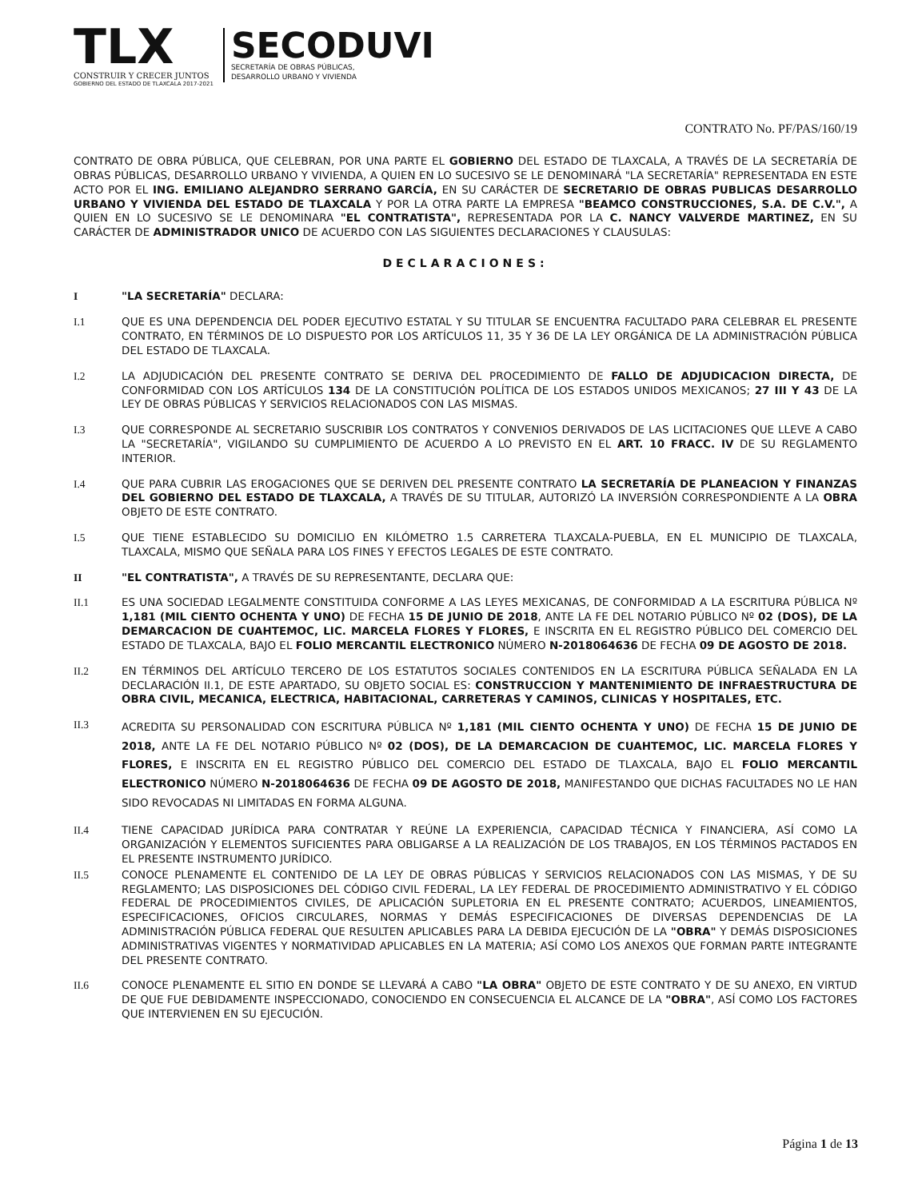TLX
CONSTRUIR Y CRECER JUNTOS
GOBIERNO DEL ESTADO DE TLAXCALA 2017-2021
SECODUVI
SECRETARÍA DE OBRAS PÚBLICAS,
DESARROLLO URBANO Y VIVIENDA
CONTRATO No. PF/PAS/160/19
CONTRATO DE OBRA PÚBLICA, QUE CELEBRAN, POR UNA PARTE EL GOBIERNO DEL ESTADO DE TLAXCALA, A TRAVÉS DE LA SECRETARÍA DE OBRAS PÚBLICAS, DESARROLLO URBANO Y VIVIENDA, A QUIEN EN LO SUCESIVO SE LE DENOMINARÁ "LA SECRETARÍA" REPRESENTADA EN ESTE ACTO POR EL ING. EMILIANO ALEJANDRO SERRANO GARCÍA, EN SU CARÁCTER DE SECRETARIO DE OBRAS PUBLICAS DESARROLLO URBANO Y VIVIENDA DEL ESTADO DE TLAXCALA Y POR LA OTRA PARTE LA EMPRESA "BEAMCO CONSTRUCCIONES, S.A. DE C.V.", A QUIEN EN LO SUCESIVO SE LE DENOMINARA "EL CONTRATISTA", REPRESENTADA POR LA C. NANCY VALVERDE MARTINEZ, EN SU CARÁCTER DE ADMINISTRADOR UNICO DE ACUERDO CON LAS SIGUIENTES DECLARACIONES Y CLAUSULAS:
DECLARACIONES:
I "LA SECRETARÍA" DECLARA:
I.1 QUE ES UNA DEPENDENCIA DEL PODER EJECUTIVO ESTATAL Y SU TITULAR SE ENCUENTRA FACULTADO PARA CELEBRAR EL PRESENTE CONTRATO, EN TÉRMINOS DE LO DISPUESTO POR LOS ARTÍCULOS 11, 35 Y 36 DE LA LEY ORGÁNICA DE LA ADMINISTRACIÓN PÚBLICA DEL ESTADO DE TLAXCALA.
I.2 LA ADJUDICACIÓN DEL PRESENTE CONTRATO SE DERIVA DEL PROCEDIMIENTO DE FALLO DE ADJUDICACION DIRECTA, DE CONFORMIDAD CON LOS ARTÍCULOS 134 DE LA CONSTITUCIÓN POLÍTICA DE LOS ESTADOS UNIDOS MEXICANOS; 27 III Y 43 DE LA LEY DE OBRAS PÚBLICAS Y SERVICIOS RELACIONADOS CON LAS MISMAS.
I.3 QUE CORRESPONDE AL SECRETARIO SUSCRIBIR LOS CONTRATOS Y CONVENIOS DERIVADOS DE LAS LICITACIONES QUE LLEVE A CABO LA "SECRETARÍA", VIGILANDO SU CUMPLIMIENTO DE ACUERDO A LO PREVISTO EN EL ART. 10 FRACC. IV DE SU REGLAMENTO INTERIOR.
I.4 QUE PARA CUBRIR LAS EROGACIONES QUE SE DERIVEN DEL PRESENTE CONTRATO LA SECRETARÍA DE PLANEACION Y FINANZAS DEL GOBIERNO DEL ESTADO DE TLAXCALA, A TRAVÉS DE SU TITULAR, AUTORIZÓ LA INVERSIÓN CORRESPONDIENTE A LA OBRA OBJETO DE ESTE CONTRATO.
I.5 QUE TIENE ESTABLECIDO SU DOMICILIO EN KILÓMETRO 1.5 CARRETERA TLAXCALA-PUEBLA, EN EL MUNICIPIO DE TLAXCALA, TLAXCALA, MISMO QUE SEÑALA PARA LOS FINES Y EFECTOS LEGALES DE ESTE CONTRATO.
II "EL CONTRATISTA", A TRAVÉS DE SU REPRESENTANTE, DECLARA QUE:
II.1 ES UNA SOCIEDAD LEGALMENTE CONSTITUIDA CONFORME A LAS LEYES MEXICANAS, DE CONFORMIDAD A LA ESCRITURA PÚBLICA Nº 1,181 (MIL CIENTO OCHENTA Y UNO) DE FECHA 15 DE JUNIO DE 2018, ANTE LA FE DEL NOTARIO PÚBLICO Nº 02 (DOS), DE LA DEMARCACION DE CUAHTEMOC, LIC. MARCELA FLORES Y FLORES, E INSCRITA EN EL REGISTRO PÚBLICO DEL COMERCIO DEL ESTADO DE TLAXCALA, BAJO EL FOLIO MERCANTIL ELECTRONICO NÚMERO N-2018064636 DE FECHA 09 DE AGOSTO DE 2018.
II.2 EN TÉRMINOS DEL ARTÍCULO TERCERO DE LOS ESTATUTOS SOCIALES CONTENIDOS EN LA ESCRITURA PÚBLICA SEÑALADA EN LA DECLARACIÓN II.1, DE ESTE APARTADO, SU OBJETO SOCIAL ES: CONSTRUCCION Y MANTENIMIENTO DE INFRAESTRUCTURA DE OBRA CIVIL, MECANICA, ELECTRICA, HABITACIONAL, CARRETERAS Y CAMINOS, CLINICAS Y HOSPITALES, ETC.
II.3
ACREDITA SU PERSONALIDAD CON ESCRITURA PÚBLICA Nº 1,181 (MIL CIENTO OCHENTA Y UNO) DE FECHA 15 DE JUNIO DE 2018, ANTE LA FE DEL NOTARIO PÚBLICO Nº 02 (DOS), DE LA DEMARCACION DE CUAHTEMOC, LIC. MARCELA FLORES Y FLORES, E INSCRITA EN EL REGISTRO PÚBLICO DEL COMERCIO DEL ESTADO DE TLAXCALA, BAJO EL FOLIO MERCANTIL ELECTRONICO NÚMERO N-2018064636 DE FECHA 09 DE AGOSTO DE 2018, MANIFESTANDO QUE DICHAS FACULTADES NO LE HAN SIDO REVOCADAS NI LIMITADAS EN FORMA ALGUNA.
II.4 TIENE CAPACIDAD JURÍDICA PARA CONTRATAR Y REÚNE LA EXPERIENCIA, CAPACIDAD TÉCNICA Y FINANCIERA, ASÍ COMO LA ORGANIZACIÓN Y ELEMENTOS SUFICIENTES PARA OBLIGARSE A LA REALIZACIÓN DE LOS TRABAJOS, EN LOS TÉRMINOS PACTADOS EN EL PRESENTE INSTRUMENTO JURÍDICO.
II.5 CONOCE PLENAMENTE EL CONTENIDO DE LA LEY DE OBRAS PÚBLICAS Y SERVICIOS RELACIONADOS CON LAS MISMAS, Y DE SU REGLAMENTO; LAS DISPOSICIONES DEL CÓDIGO CIVIL FEDERAL, LA LEY FEDERAL DE PROCEDIMIENTO ADMINISTRATIVO Y EL CÓDIGO FEDERAL DE PROCEDIMIENTOS CIVILES, DE APLICACIÓN SUPLETORIA EN EL PRESENTE CONTRATO; ACUERDOS, LINEAMIENTOS, ESPECIFICACIONES, OFICIOS CIRCULARES, NORMAS Y DEMÁS ESPECIFICACIONES DE DIVERSAS DEPENDENCIAS DE LA ADMINISTRACIÓN PÚBLICA FEDERAL QUE RESULTEN APLICABLES PARA LA DEBIDA EJECUCIÓN DE LA "OBRA" Y DEMÁS DISPOSICIONES ADMINISTRATIVAS VIGENTES Y NORMATIVIDAD APLICABLES EN LA MATERIA; ASÍ COMO LOS ANEXOS QUE FORMAN PARTE INTEGRANTE DEL PRESENTE CONTRATO.
II.6 CONOCE PLENAMENTE EL SITIO EN DONDE SE LLEVARÁ A CABO "LA OBRA" OBJETO DE ESTE CONTRATO Y DE SU ANEXO, EN VIRTUD DE QUE FUE DEBIDAMENTE INSPECCIONADO, CONOCIENDO EN CONSECUENCIA EL ALCANCE DE LA "OBRA", ASÍ COMO LOS FACTORES QUE INTERVIENEN EN SU EJECUCIÓN.
Página 1 de 13